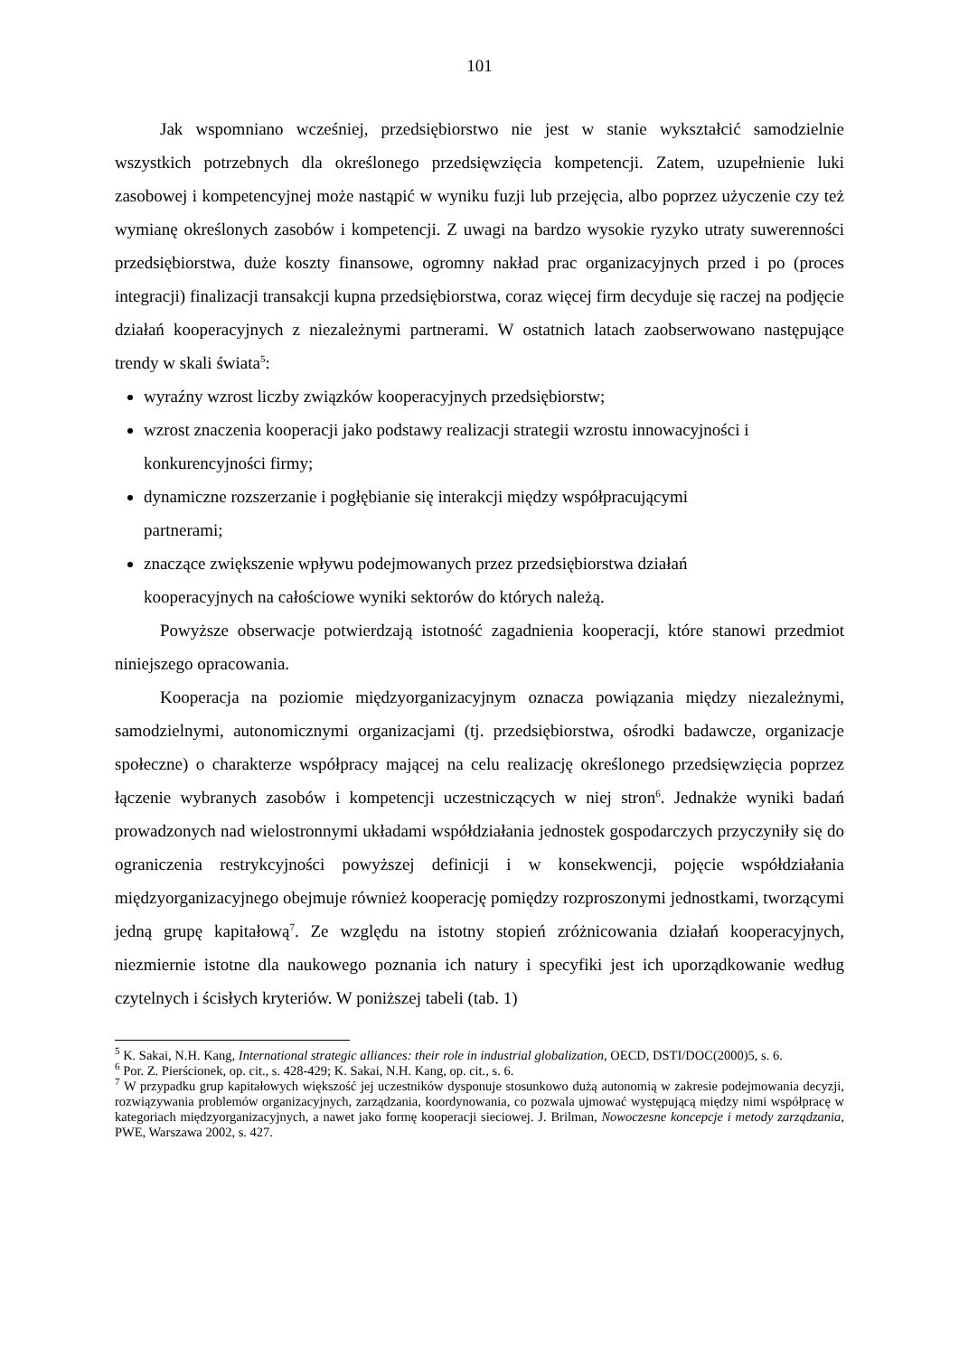101
Jak wspomniano wcześniej, przedsiębiorstwo nie jest w stanie wykształcić samodzielnie wszystkich potrzebnych dla określonego przedsięwzięcia kompetencji. Zatem, uzupełnienie luki zasobowej i kompetencyjnej może nastąpić w wyniku fuzji lub przejęcia, albo poprzez użyczenie czy też wymianę określonych zasobów i kompetencji. Z uwagi na bardzo wysokie ryzyko utraty suwerenności przedsiębiorstwa, duże koszty finansowe, ogromny nakład prac organizacyjnych przed i po (proces integracji) finalizacji transakcji kupna przedsiębiorstwa, coraz więcej firm decyduje się raczej na podjęcie działań kooperacyjnych z niezależnymi partnerami. W ostatnich latach zaobserwowano następujące trendy w skali świata<sup>5</sup>:
wyraźny wzrost liczby związków kooperacyjnych przedsiębiorstw;
wzrost znaczenia kooperacji jako podstawy realizacji strategii wzrostu innowacyjności i konkurencyjności firmy;
dynamiczne rozszerzanie i pogłębianie się interakcji między współpracującymi
partnerami;
znaczące zwiększenie wpływu podejmowanych przez przedsiębiorstwa działań
kooperacyjnych na całościowe wyniki sektorów do których należą.
Powyższe obserwacje potwierdzają istotność zagadnienia kooperacji, które stanowi przedmiot niniejszego opracowania.
Kooperacja na poziomie międzyorganizacyjnym oznacza powiązania między niezależnymi, samodzielnymi, autonomicznymi organizacjami (tj. przedsiębiorstwa, ośrodki badawcze, organizacje społeczne) o charakterze współpracy mającej na celu realizację określonego przedsięwzięcia poprzez łączenie wybranych zasobów i kompetencji uczestniczących w niej stron<sup>6</sup>. Jednakże wyniki badań prowadzonych nad wielostronnymi układami współdziałania jednostek gospodarczych przyczyniły się do ograniczenia restrykcyjności powyższej definicji i w konsekwencji, pojęcie współdziałania międzyorganizacyjnego obejmuje również kooperację pomiędzy rozproszonymi jednostkami, tworzącymi jedną grupę kapitałową<sup>7</sup>. Ze względu na istotny stopień zróżnicowania działań kooperacyjnych, niezmiernie istotne dla naukowego poznania ich natury i specyfiki jest ich uporządkowanie według czytelnych i ścisłych kryteriów. W poniższej tabeli (tab. 1)
<sup>5</sup> K. Sakai, N.H. Kang, International strategic alliances: their role in industrial globalization, OECD, DSTI/DOC(2000)5, s. 6.
<sup>6</sup> Por. Z. Pierścionek, op. cit., s. 428-429; K. Sakai, N.H. Kang, op. cit., s. 6.
<sup>7</sup> W przypadku grup kapitałowych większość jej uczestników dysponuje stosunkowo dużą autonomią w zakresie podejmowania decyzji, rozwiązywania problemów organizacyjnych, zarządzania, koordynowania, co pozwala ujmować występującą między nimi współpracę w kategoriach międzyorganizacyjnych, a nawet jako formę kooperacji sieciowej. J. Brilman, Nowoczesne koncepcje i metody zarządzania, PWE, Warszawa 2002, s. 427.